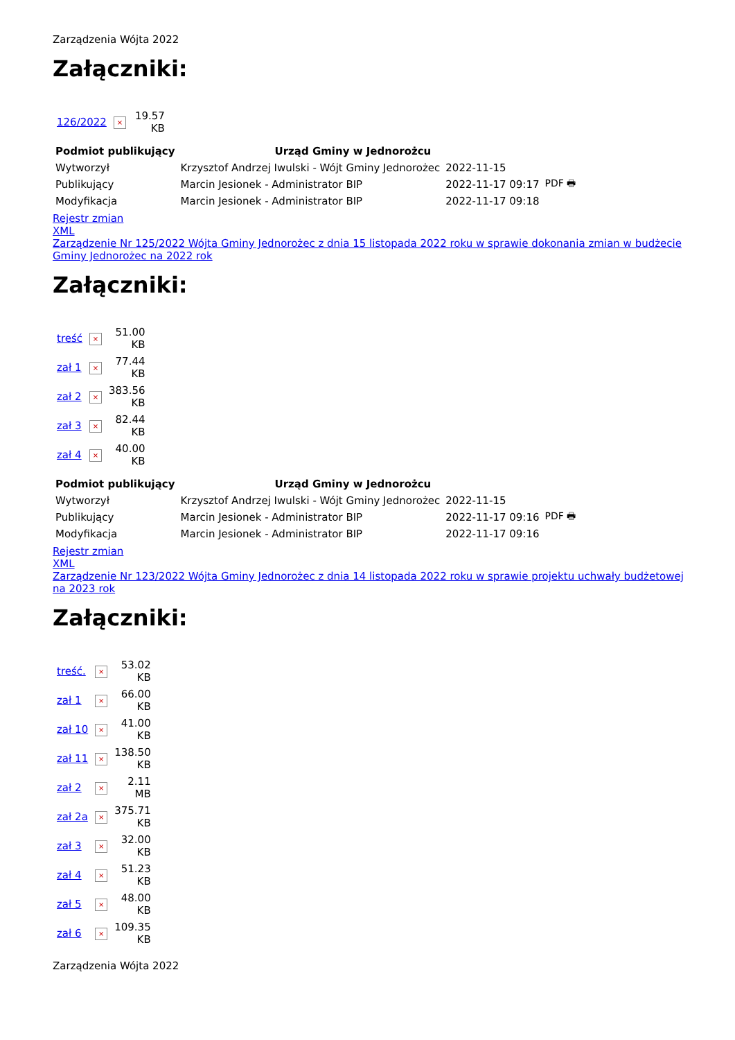Zarządzenia Wójta 2022
Załączniki:
| 126/2022 | × | 19.57 KB |
| Podmiot publikujący | Urząd Gminy w Jednorożcu | | |
| Wytworzył | Krzysztof Andrzej Iwulski - Wójt Gminy Jednorożec | 2022-11-15 | PDF 🖶 |
| Publikujący | Marcin Jesionek - Administrator BIP | 2022-11-17 09:17 | |
| Modyfikacja | Marcin Jesionek - Administrator BIP | 2022-11-17 09:18 | |
Rejestr zmian
XML
Zarządzenie Nr 125/2022 Wójta Gminy Jednorożec z dnia 15 listopada 2022 roku w sprawie dokonania zmian w budżecie Gminy Jednorożec na 2022 rok
Załączniki:
| treść | × | 51.00 KB |
| zał 1 | × | 77.44 KB |
| zał 2 | × | 383.56 KB |
| zał 3 | × | 82.44 KB |
| zał 4 | × | 40.00 KB |
| Podmiot publikujący | Urząd Gminy w Jednorożcu | | |
| Wytworzył | Krzysztof Andrzej Iwulski - Wójt Gminy Jednorożec | 2022-11-15 | PDF 🖶 |
| Publikujący | Marcin Jesionek - Administrator BIP | 2022-11-17 09:16 | |
| Modyfikacja | Marcin Jesionek - Administrator BIP | 2022-11-17 09:16 | |
Rejestr zmian
XML
Zarządzenie Nr 123/2022 Wójta Gminy Jednorożec z dnia 14 listopada 2022 roku w sprawie projektu uchwały budżetowej na 2023 rok
Załączniki:
| treść. | × | 53.02 KB |
| zał 1 | × | 66.00 KB |
| zał 10 | × | 41.00 KB |
| zał 11 | × | 138.50 KB |
| zał 2 | × | 2.11 MB |
| zał 2a | × | 375.71 KB |
| zał 3 | × | 32.00 KB |
| zał 4 | × | 51.23 KB |
| zał 5 | × | 48.00 KB |
| zał 6 | × | 109.35 KB |
Zarządzenia Wójta 2022